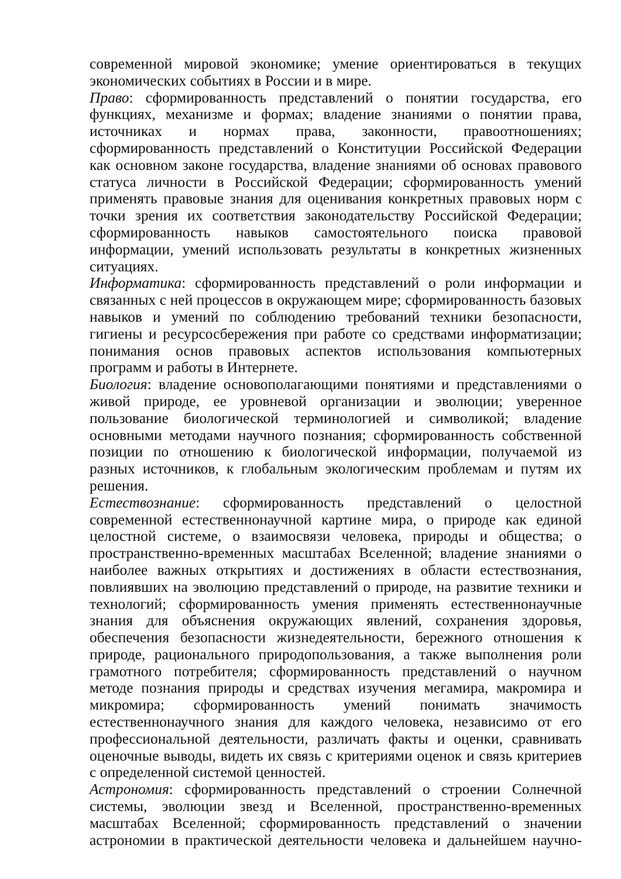современной мировой экономике; умение ориентироваться в текущих экономических событиях в России и в мире.
Право: сформированность представлений о понятии государства, его функциях, механизме и формах; владение знаниями о понятии права, источниках и нормах права, законности, правоотношениях; сформированность представлений о Конституции Российской Федерации как основном законе государства, владение знаниями об основах правового статуса личности в Российской Федерации; сформированность умений применять правовые знания для оценивания конкретных правовых норм с точки зрения их соответствия законодательству Российской Федерации; сформированность навыков самостоятельного поиска правовой информации, умений использовать результаты в конкретных жизненных ситуациях.
Информатика: сформированность представлений о роли информации и связанных с ней процессов в окружающем мире; сформированность базовых навыков и умений по соблюдению требований техники безопасности, гигиены и ресурсосбережения при работе со средствами информатизации; понимания основ правовых аспектов использования компьютерных программ и работы в Интернете.
Биология: владение основополагающими понятиями и представлениями о живой природе, ее уровневой организации и эволюции; уверенное пользование биологической терминологией и символикой; владение основными методами научного познания; сформированность собственной позиции по отношению к биологической информации, получаемой из разных источников, к глобальным экологическим проблемам и путям их решения.
Естествознание: сформированность представлений о целостной современной естественнонаучной картине мира, о природе как единой целостной системе, о взаимосвязи человека, природы и общества; о пространственно-временных масштабах Вселенной; владение знаниями о наиболее важных открытиях и достижениях в области естествознания, повлиявших на эволюцию представлений о природе, на развитие техники и технологий; сформированность умения применять естественнонаучные знания для объяснения окружающих явлений, сохранения здоровья, обеспечения безопасности жизнедеятельности, бережного отношения к природе, рационального природопользования, а также выполнения роли грамотного потребителя; сформированность представлений о научном методе познания природы и средствах изучения мегамира, макромира и микромира; сформированность умений понимать значимость естественнонаучного знания для каждого человека, независимо от его профессиональной деятельности, различать факты и оценки, сравнивать оценочные выводы, видеть их связь с критериями оценок и связь критериев с определенной системой ценностей.
Астрономия: сформированность представлений о строении Солнечной системы, эволюции звезд и Вселенной, пространственно-временных масштабах Вселенной; сформированность представлений о значении астрономии в практической деятельности человека и дальнейшем научно-